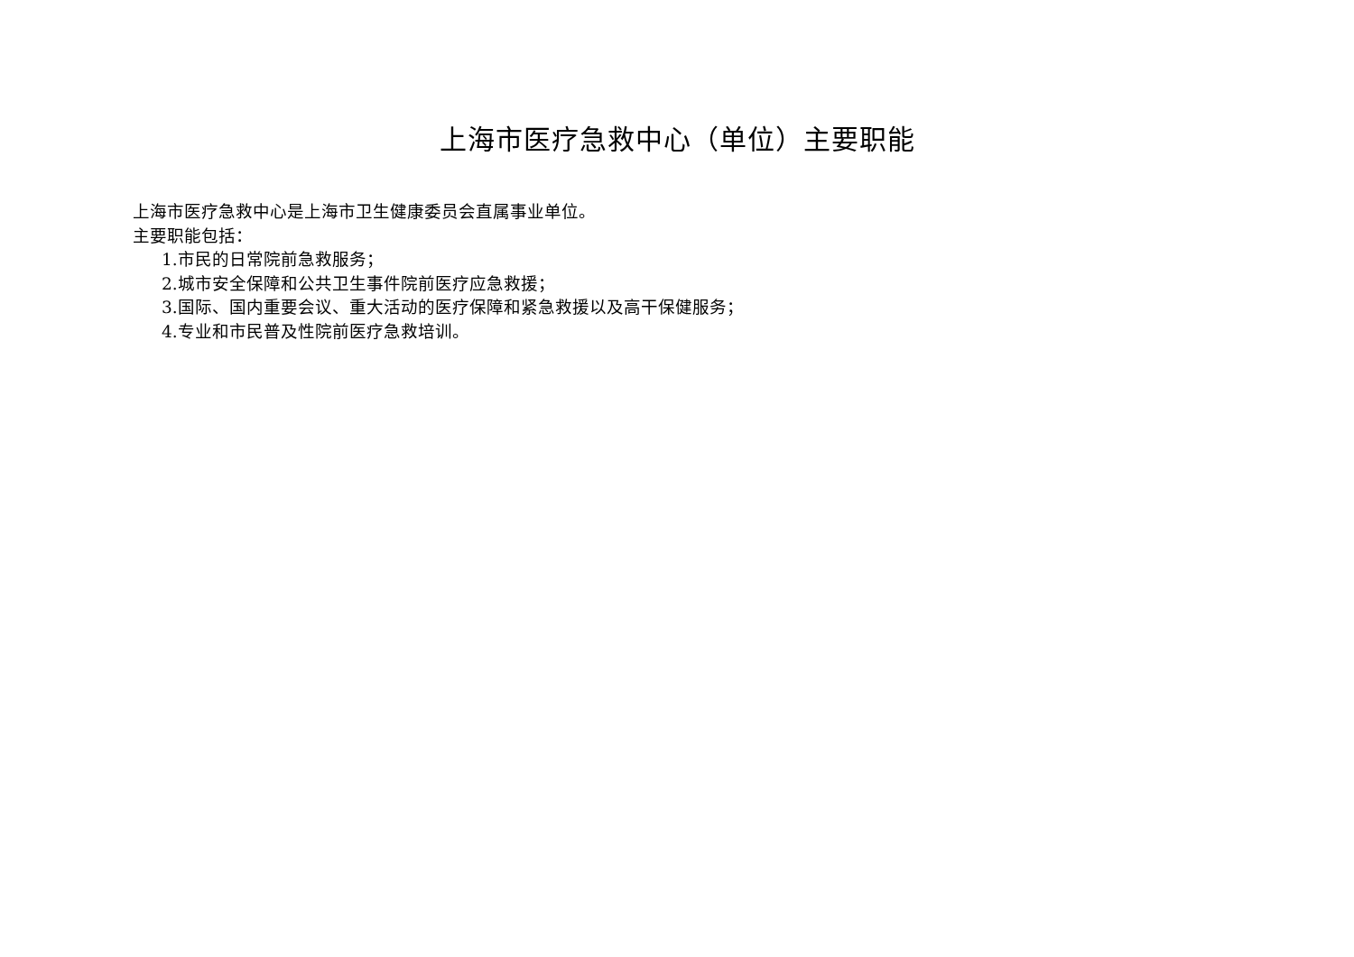上海市医疗急救中心（单位）主要职能
上海市医疗急救中心是上海市卫生健康委员会直属事业单位。
主要职能包括：
1.市民的日常院前急救服务；
2.城市安全保障和公共卫生事件院前医疗应急救援；
3.国际、国内重要会议、重大活动的医疗保障和紧急救援以及高干保健服务；
4.专业和市民普及性院前医疗急救培训。